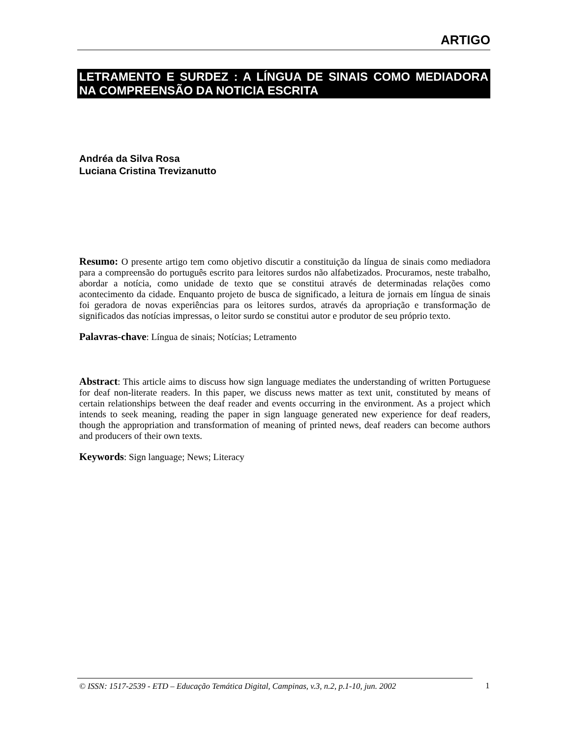ARTIGO
LETRAMENTO E SURDEZ : A LÍNGUA DE SINAIS COMO MEDIADORA NA COMPREENSÃO DA NOTICIA ESCRITA
Andréa da Silva Rosa
Luciana Cristina Trevizanutto
Resumo: O presente artigo tem como objetivo discutir a constituição da língua de sinais como mediadora para a compreensão do português escrito para leitores surdos não alfabetizados. Procuramos, neste trabalho, abordar a notícia, como unidade de texto que se constitui através de determinadas relações como acontecimento da cidade. Enquanto projeto de busca de significado, a leitura de jornais em língua de sinais foi geradora de novas experiências para os leitores surdos, através da apropriação e transformação de significados das notícias impressas, o leitor surdo se constitui autor e produtor de seu próprio texto.
Palavras-chave: Língua de sinais; Notícias; Letramento
Abstract: This article aims to discuss how sign language mediates the understanding of written Portuguese for deaf non-literate readers. In this paper, we discuss news matter as text unit, constituted by means of certain relationships between the deaf reader and events occurring in the environment. As a project which intends to seek meaning, reading the paper in sign language generated new experience for deaf readers, though the appropriation and transformation of meaning of printed news, deaf readers can become authors and producers of their own texts.
Keywords: Sign language; News; Literacy
© ISSN: 1517-2539 - ETD – Educação Temática Digital, Campinas, v.3, n.2, p.1-10, jun. 2002
1